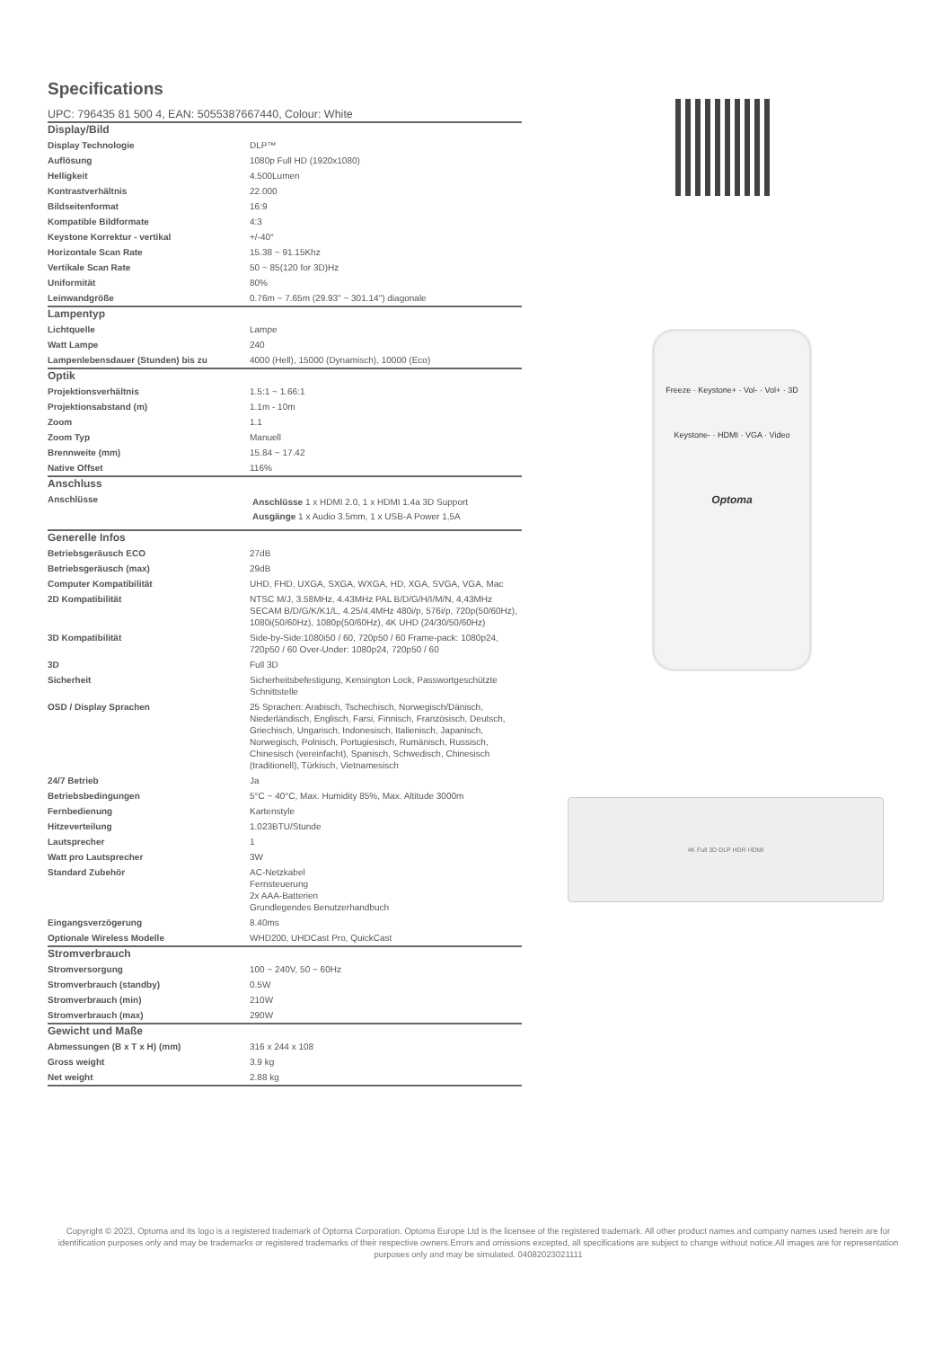Specifications
UPC: 796435 81 500 4, EAN: 5055387667440, Colour: White
| Display/Bild | |
| Display Technologie | DLP™ |
| Auflösung | 1080p Full HD (1920x1080) |
| Helligkeit | 4.500Lumen |
| Kontrastverhältnis | 22.000 |
| Bildseitenformat | 16:9 |
| Kompatible Bildformate | 4:3 |
| Keystone Korrektur - vertikal | +/-40° |
| Horizontale Scan Rate | 15.38 ~ 91.15Khz |
| Vertikale Scan Rate | 50 ~ 85(120 for 3D)Hz |
| Uniformität | 80% |
| Leinwandgröße | 0.76m ~ 7.65m (29.93" ~ 301.14") diagonale |
| Lampentyp | |
| Lichtquelle | Lampe |
| Watt Lampe | 240 |
| Lampenlebensdauer (Stunden) bis zu | 4000 (Hell), 15000 (Dynamisch), 10000 (Eco) |
| Optik | |
| Projektionsverhältnis | 1.5:1 ~ 1.66:1 |
| Projektionsabstand (m) | 1.1m - 10m |
| Zoom | 1.1 |
| Zoom Typ | Manuell |
| Brennweite (mm) | 15.84 ~ 17.42 |
| Native Offset | 116% |
| Anschluss | |
| Anschlüsse | Anschlüsse 1 x HDMI 2.0, 1 x HDMI 1.4a 3D Support Ausgänge 1 x Audio 3.5mm, 1 x USB-A Power 1,5A |
| Generelle Infos | |
| Betriebsgeräusch ECO | 27dB |
| Betriebsgeräusch (max) | 29dB |
| Computer Kompatibilität | UHD, FHD, UXGA, SXGA, WXGA, HD, XGA, SVGA, VGA, Mac |
| 2D Kompatibilität | NTSC M/J, 3.58MHz, 4.43MHz PAL B/D/G/H/I/M/N, 4,43MHz SECAM B/D/G/K/K1/L, 4.25/4.4MHz 480i/p, 576i/p, 720p(50/60Hz), 1080i(50/60Hz), 1080p(50/60Hz), 4K UHD (24/30/50/60Hz) |
| 3D Kompatibilität | Side-by-Side:1080i50 / 60, 720p50 / 60 Frame-pack: 1080p24, 720p50 / 60 Over-Under: 1080p24, 720p50 / 60 |
| 3D | Full 3D |
| Sicherheit | Sicherheitsbefestigung, Kensington Lock, Passwortgeschützte Schnittstelle |
| OSD / Display Sprachen | 25 Sprachen: Arabisch, Tschechisch, Norwegisch/Dänisch, Niederländisch, Englisch, Farsi, Finnisch, Französisch, Deutsch, Griechisch, Ungarisch, Indonesisch, Italienisch, Japanisch, Norwegisch, Polnisch, Portugiesisch, Rumänisch, Russisch, Chinesisch (vereinfacht), Spanisch, Schwedisch, Chinesisch (traditionell), Türkisch, Vietnamesisch |
| 24/7 Betrieb | Ja |
| Betriebsbedingungen | 5°C ~ 40°C, Max. Humidity 85%, Max. Altitude 3000m |
| Fernbedienung | Kartenstyle |
| Hitzeverteilung | 1.023BTU/Stunde |
| Lautsprecher | 1 |
| Watt pro Lautsprecher | 3W |
| Standard Zubehör | AC-Netzkabel Fernsteuerung 2x AAA-Batterien Grundlegendes Benutzerhandbuch |
| Eingangsverzögerung | 8.40ms |
| Optionale Wireless Modelle | WHD200, UHDCast Pro, QuickCast |
| Stromverbrauch | |
| Stromversorgung | 100 ~ 240V, 50 ~ 60Hz |
| Stromverbrauch (standby) | 0.5W |
| Stromverbrauch (min) | 210W |
| Stromverbrauch (max) | 290W |
| Gewicht und Maße | |
| Abmessungen (B x T x H) (mm) | 316 x 244 x 108 |
| Gross weight | 3.9 kg |
| Net weight | 2.88 kg |
Freeze · Keystone+ · Vol- · Vol+ · 3D
Keystone- · HDMI · VGA · Video
Optoma
4K Full 3D DLP HDR HDMI
Copyright © 2023, Optoma and its logo is a registered trademark of Optoma Corporation. Optoma Europe Ltd is the licensee of the registered trademark. All other product names and company names used herein are for identification purposes only and may be trademarks or registered trademarks of their respective owners.Errors and omissions excepted, all specifications are subject to change without notice.All images are for representation purposes only and may be simulated. 04082023021111